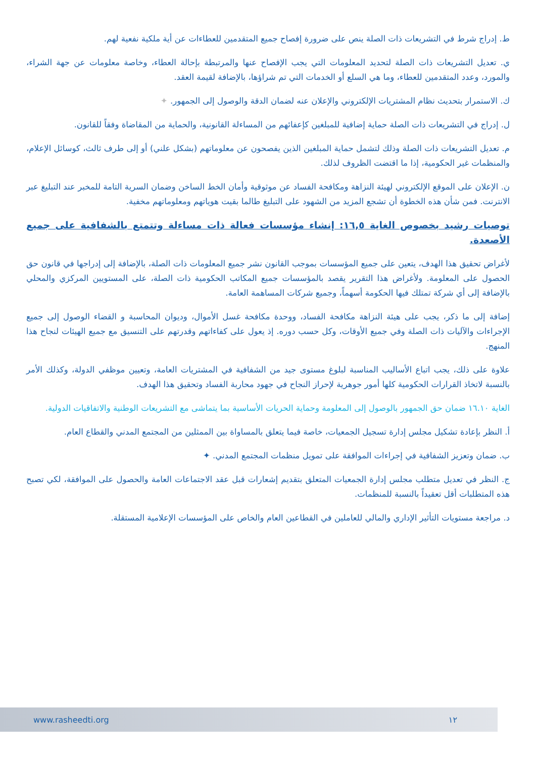ط. إدراج شرط في التشريعات ذات الصلة ينص على ضرورة إفصاح جميع المتقدمين للعطاءات عن أية ملكية نفعية لهم.
ي. تعديل التشريعات ذات الصلة لتحديد المعلومات التي يجب الإفصاح عنها والمرتبطة بإحالة العطاء، وخاصة معلومات عن جهة الشراء، والمورد، وعدد المتقدمين للعطاء، وما هي السلع أو الخدمات التي تم شراؤها، بالإضافة لقيمة العقد.
ك. الاستمرار بتحديث نظام المشتريات الإلكتروني والإعلان عنه لضمان الدقة والوصول إلى الجمهور. ✦
ل. إدراج في التشريعات ذات الصلة حماية إضافية للمبلغين كإعفائهم من المساءلة القانونية، والحماية من المقاضاة وفقاً للقانون.
م. تعديل التشريعات ذات الصلة وذلك لتشمل حماية المبلغين الذين يفصحون عن معلوماتهم (بشكل علني) أو إلى طرف ثالث، كوسائل الإعلام، والمنظمات غير الحكومية، إذا ما اقتضت الظروف لذلك.
ن. الإعلان على الموقع الإلكتروني لهيئة النزاهة ومكافحة الفساد عن موثوقية وأمان الخط الساخن وضمان السرية التامة للمخبر عند التبليغ عبر الانترنت. فمن شأن هذه الخطوة أن تشجع المزيد من الشهود على التبليغ طالما بقيت هوياتهم ومعلوماتهم مخفية.
توصيات رشيد بخصوص الغاية ١٦,٥: إنشاء مؤسسات فعالة ذات مساءلة وتتمتع بالشفافية على جميع الأصعدة.
لأغراض تحقيق هذا الهدف، يتعين على جميع المؤسسات بموجب القانون نشر جميع المعلومات ذات الصلة، بالإضافة إلى إدراجها في قانون حق الحصول على المعلومة. ولأغراض هذا التقرير يقصد بالمؤسسات جميع المكاتب الحكومية ذات الصلة، على المستويين المركزي والمحلي بالإضافة إلى أي شركة تمتلك فيها الحكومة أسهماً، وجميع شركات المساهمة العامة.
إضافة إلى ما ذكر، يجب على هيئة النزاهة مكافحة الفساد، ووحدة مكافحة غسل الأموال، وديوان المحاسبة و القضاء الوصول إلى جميع الإجراءات والآليات ذات الصلة وفي جميع الأوقات، وكل حسب دوره. إذ يعول على كفاءاتهم وقدرتهم على التنسيق مع جميع الهيئات لنجاح هذا المنهج.
علاوة على ذلك، يجب اتباع الأساليب المناسبة لبلوغ مستوى جيد من الشفافية في المشتريات العامة، وتعيين موظفي الدولة، وكذلك الأمر بالنسبة لاتخاذ القرارات الحكومية كلها أمور جوهرية لإحراز النجاح في جهود محاربة الفساد وتحقيق هذا الهدف.
الغاية ١٦.١٠ ضمان حق الجمهور بالوصول إلى المعلومة وحماية الحريات الأساسية بما يتماشى مع التشريعات الوطنية والاتفاقيات الدولية.
أ. النظر بإعادة تشكيل مجلس إدارة تسجيل الجمعيات، خاصة فيما يتعلق بالمساواة بين الممثلين من المجتمع المدني والقطاع العام.
ب. ضمان وتعزيز الشفافية في إجراءات الموافقة على تمويل منظمات المجتمع المدني. ✦
ج. النظر في تعديل متطلب مجلس إدارة الجمعيات المتعلق بتقديم إشعارات قبل عقد الاجتماعات العامة والحصول على الموافقة، لكي تصبح هذه المتطلبات أقل تعقيداً بالنسبة للمنظمات.
د. مراجعة مستويات التأثير الإداري والمالي للعاملين في القطاعين العام والخاص على المؤسسات الإعلامية المستقلة.
www.rasheedti.org ١٢